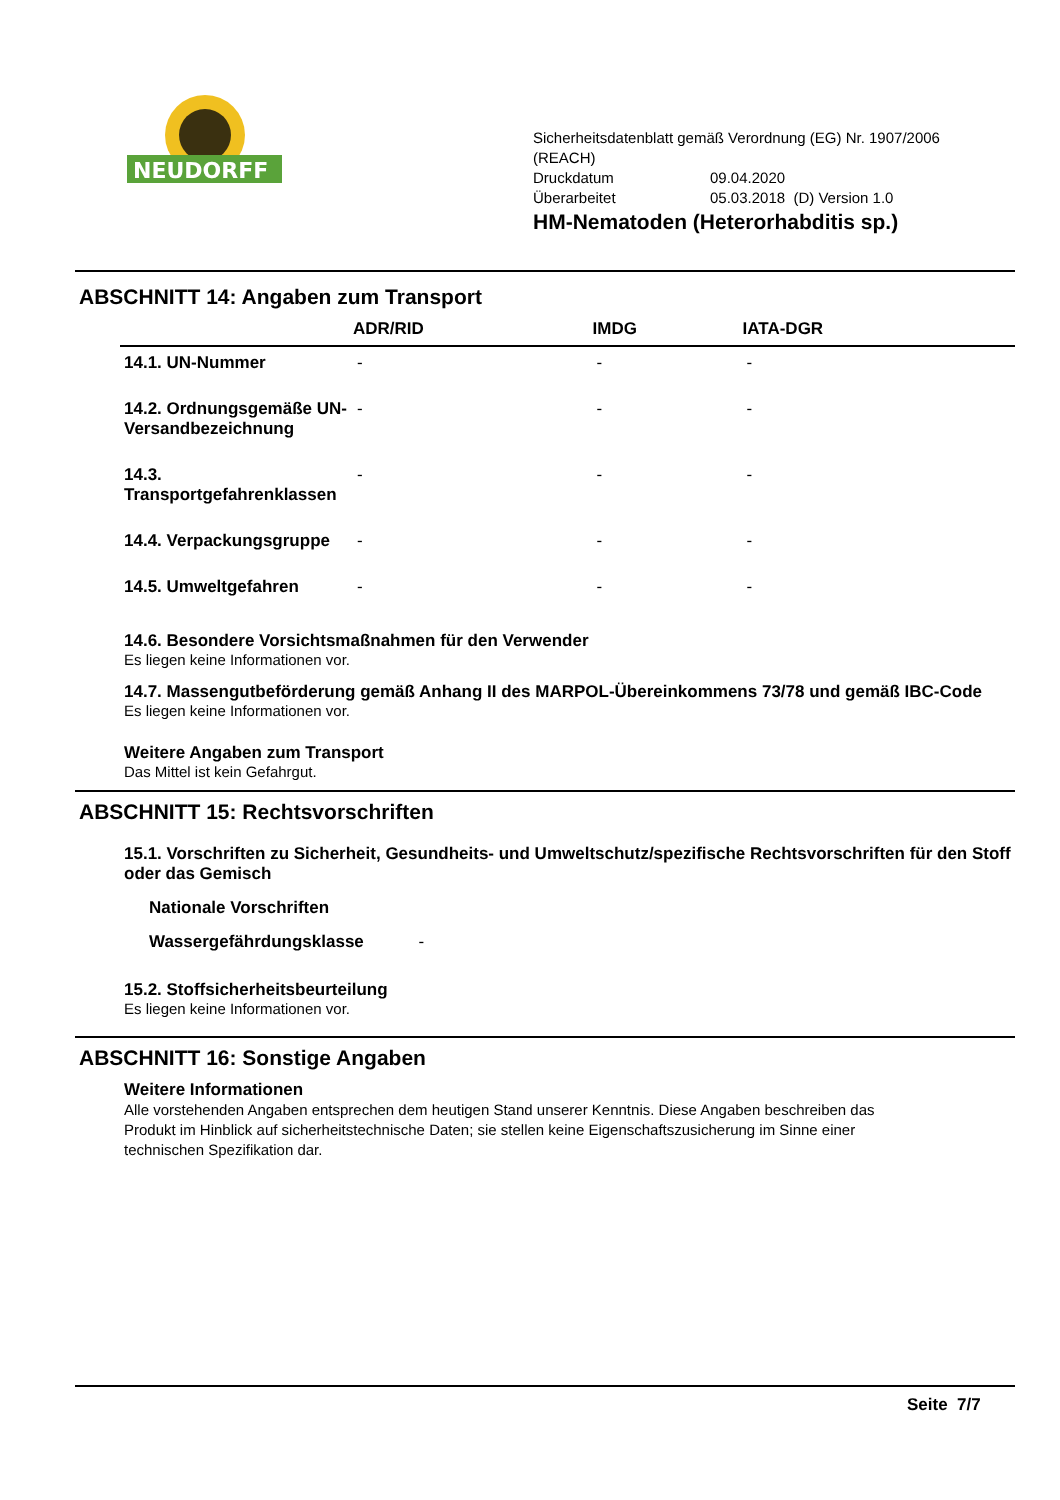NEUDORFF
Sicherheitsdatenblatt gemäß Verordnung (EG) Nr. 1907/2006 (REACH)
Druckdatum 09.04.2020
Überarbeitet 05.03.2018 (D) Version 1.0
HM-Nematoden (Heterorhabditis sp.)
ABSCHNITT 14: Angaben zum Transport
| | ADR/RID | IMDG | IATA-DGR |
| --- | --- | --- | --- |
| 14.1. UN-Nummer | - | - | - |
| 14.2. Ordnungsgemäße UN-Versandbezeichnung | - | - | - |
| 14.3. Transportgefahrenklassen | - | - | - |
| 14.4. Verpackungsgruppe | - | - | - |
| 14.5. Umweltgefahren | - | - | - |
14.6. Besondere Vorsichtsmaßnahmen für den Verwender
Es liegen keine Informationen vor.
14.7. Massengutbeförderung gemäß Anhang II des MARPOL-Übereinkommens 73/78 und gemäß IBC-Code
Es liegen keine Informationen vor.
Weitere Angaben zum Transport
Das Mittel ist kein Gefahrgut.
ABSCHNITT 15: Rechtsvorschriften
15.1. Vorschriften zu Sicherheit, Gesundheits- und Umweltschutz/spezifische Rechtsvorschriften für den Stoff oder das Gemisch
Nationale Vorschriften
Wassergefährdungsklasse -
15.2. Stoffsicherheitsbeurteilung
Es liegen keine Informationen vor.
ABSCHNITT 16: Sonstige Angaben
Weitere Informationen
Alle vorstehenden Angaben entsprechen dem heutigen Stand unserer Kenntnis. Diese Angaben beschreiben das Produkt im Hinblick auf sicherheitstechnische Daten; sie stellen keine Eigenschaftszusicherung im Sinne einer technischen Spezifikation dar.
Seite 7/7